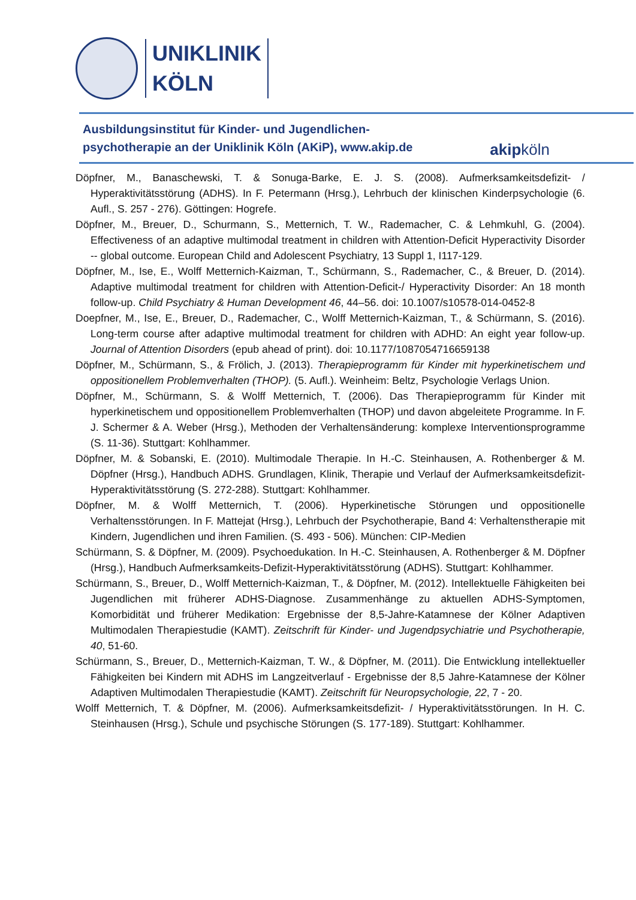UNIKLINIK
KÖLN
Ausbildungsinstitut für Kinder- und Jugendlichen-
psychotherapie an der Uniklinik Köln (AKiP), www.akip.de
akipköln
Döpfner, M., Banaschewski, T. & Sonuga-Barke, E. J. S. (2008). Aufmerksamkeitsdefizit- / Hyperaktivitätsstörung (ADHS). In F. Petermann (Hrsg.), Lehrbuch der klinischen Kinderpsychologie (6. Aufl., S. 257 - 276). Göttingen: Hogrefe.
Döpfner, M., Breuer, D., Schurmann, S., Metternich, T. W., Rademacher, C. & Lehmkuhl, G. (2004). Effectiveness of an adaptive multimodal treatment in children with Attention-Deficit Hyperactivity Disorder -- global outcome. European Child and Adolescent Psychiatry, 13 Suppl 1, I117-129.
Döpfner, M., Ise, E., Wolff Metternich-Kaizman, T., Schürmann, S., Rademacher, C., & Breuer, D. (2014). Adaptive multimodal treatment for children with Attention-Deficit-/ Hyperactivity Disorder: An 18 month follow-up. Child Psychiatry & Human Development 46, 44–56. doi: 10.1007/s10578-014-0452-8
Doepfner, M., Ise, E., Breuer, D., Rademacher, C., Wolff Metternich-Kaizman, T., & Schürmann, S. (2016). Long-term course after adaptive multimodal treatment for children with ADHD: An eight year follow-up. Journal of Attention Disorders (epub ahead of print). doi: 10.1177/1087054716659138
Döpfner, M., Schürmann, S., & Frölich, J. (2013). Therapieprogramm für Kinder mit hyperkinetischem und oppositionellem Problemverhalten (THOP). (5. Aufl.). Weinheim: Beltz, Psychologie Verlags Union.
Döpfner, M., Schürmann, S. & Wolff Metternich, T. (2006). Das Therapieprogramm für Kinder mit hyperkinetischem und oppositionellem Problemverhalten (THOP) und davon abgeleitete Programme. In F. J. Schermer & A. Weber (Hrsg.), Methoden der Verhaltensänderung: komplexe Interventionsprogramme (S. 11-36). Stuttgart: Kohlhammer.
Döpfner, M. & Sobanski, E. (2010). Multimodale Therapie. In H.-C. Steinhausen, A. Rothenberger & M. Döpfner (Hrsg.), Handbuch ADHS. Grundlagen, Klinik, Therapie und Verlauf der Aufmerksamkeitsdefizit-Hyperaktivitätsstörung (S. 272-288). Stuttgart: Kohlhammer.
Döpfner, M. & Wolff Metternich, T. (2006). Hyperkinetische Störungen und oppositionelle Verhaltensstörungen. In F. Mattejat (Hrsg.), Lehrbuch der Psychotherapie, Band 4: Verhaltenstherapie mit Kindern, Jugendlichen und ihren Familien. (S. 493 - 506). München: CIP-Medien
Schürmann, S. & Döpfner, M. (2009). Psychoedukation. In H.-C. Steinhausen, A. Rothenberger & M. Döpfner (Hrsg.), Handbuch Aufmerksamkeits-Defizit-Hyperaktivitätsstörung (ADHS). Stuttgart: Kohlhammer.
Schürmann, S., Breuer, D., Wolff Metternich-Kaizman, T., & Döpfner, M. (2012). Intellektuelle Fähigkeiten bei Jugendlichen mit früherer ADHS-Diagnose. Zusammenhänge zu aktuellen ADHS-Symptomen, Komorbidität und früherer Medikation: Ergebnisse der 8,5-Jahre-Katamnese der Kölner Adaptiven Multimodalen Therapiestudie (KAMT). Zeitschrift für Kinder- und Jugendpsychiatrie und Psychotherapie, 40, 51-60.
Schürmann, S., Breuer, D., Metternich-Kaizman, T. W., & Döpfner, M. (2011). Die Entwicklung intellektueller Fähigkeiten bei Kindern mit ADHS im Langzeitverlauf - Ergebnisse der 8,5 Jahre-Katamnese der Kölner Adaptiven Multimodalen Therapiestudie (KAMT). Zeitschrift für Neuropsychologie, 22, 7 - 20.
Wolff Metternich, T. & Döpfner, M. (2006). Aufmerksamkeitsdefizit- / Hyperaktivitätsstörungen. In H. C. Steinhausen (Hrsg.), Schule und psychische Störungen (S. 177-189). Stuttgart: Kohlhammer.